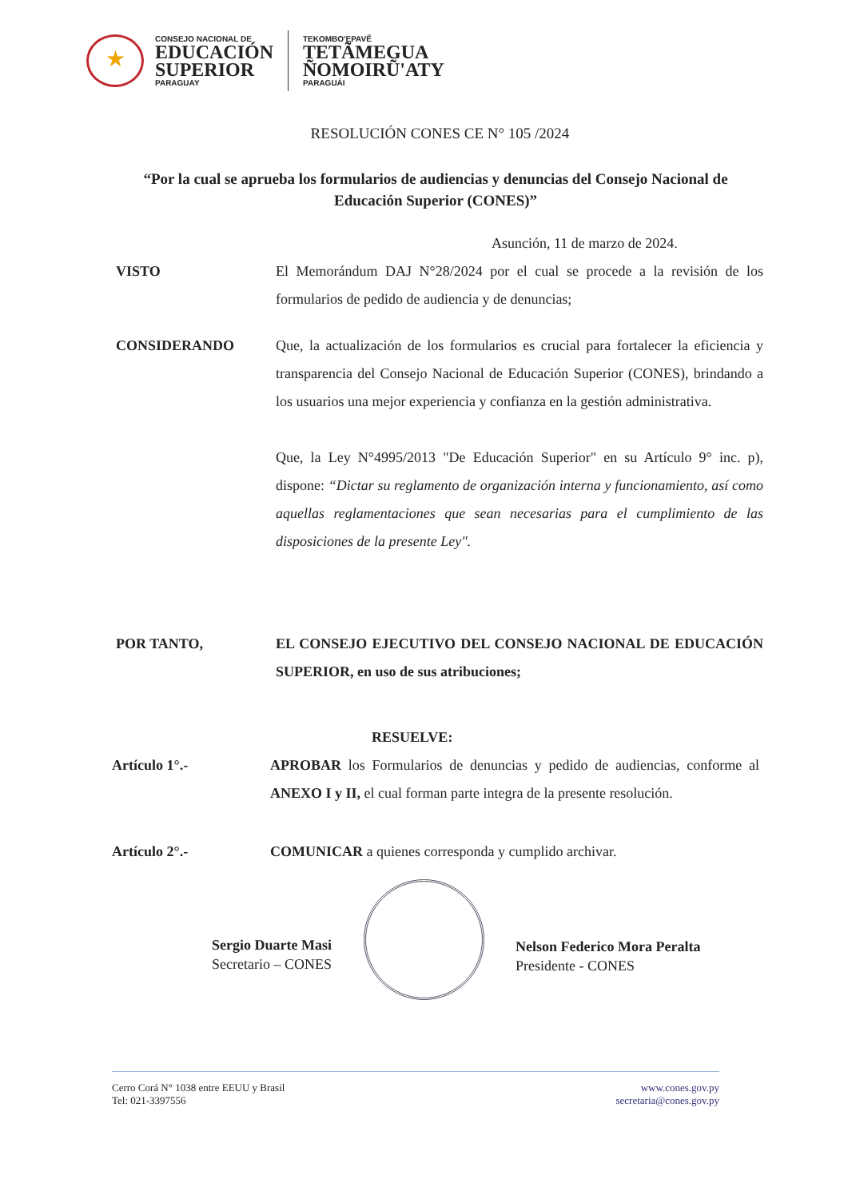★
CONSEJO NACIONAL DE
EDUCACIÓN
SUPERIOR
PARAGUAY
TEKOMBO'EPAVẼ
TETÃMEGUA
ÑOMOIRŨ'ATY
PARAGUÁI
RESOLUCIÓN CONES CE N° 105 /2024
“Por la cual se aprueba los formularios de audiencias y denuncias del Consejo Nacional de Educación Superior (CONES)”
Asunción, 11 de marzo de 2024.
VISTO El Memorándum DAJ N°28/2024 por el cual se procede a la revisión de los formularios de pedido de audiencia y de denuncias;
CONSIDERANDO Que, la actualización de los formularios es crucial para fortalecer la eficiencia y transparencia del Consejo Nacional de Educación Superior (CONES), brindando a los usuarios una mejor experiencia y confianza en la gestión administrativa.
Que, la Ley N°4995/2013 "De Educación Superior" en su Artículo 9° inc. p), dispone: “Dictar su reglamento de organización interna y funcionamiento, así como aquellas reglamentaciones que sean necesarias para el cumplimiento de las disposiciones de la presente Ley".
POR TANTO, EL CONSEJO EJECUTIVO DEL CONSEJO NACIONAL DE EDUCACIÓN SUPERIOR, en uso de sus atribuciones;
RESUELVE:
Artículo 1°.- APROBAR los Formularios de denuncias y pedido de audiencias, conforme al ANEXO I y II, el cual forman parte integra de la presente resolución.
Artículo 2°.- COMUNICAR a quienes corresponda y cumplido archivar.
Sergio Duarte Masi
Secretario – CONES
Nelson Federico Mora Peralta
Presidente - CONES
Cerro Corá N° 1038 entre EEUU y Brasil
Tel: 021-3397556
www.cones.gov.py
secretaria@cones.gov.py